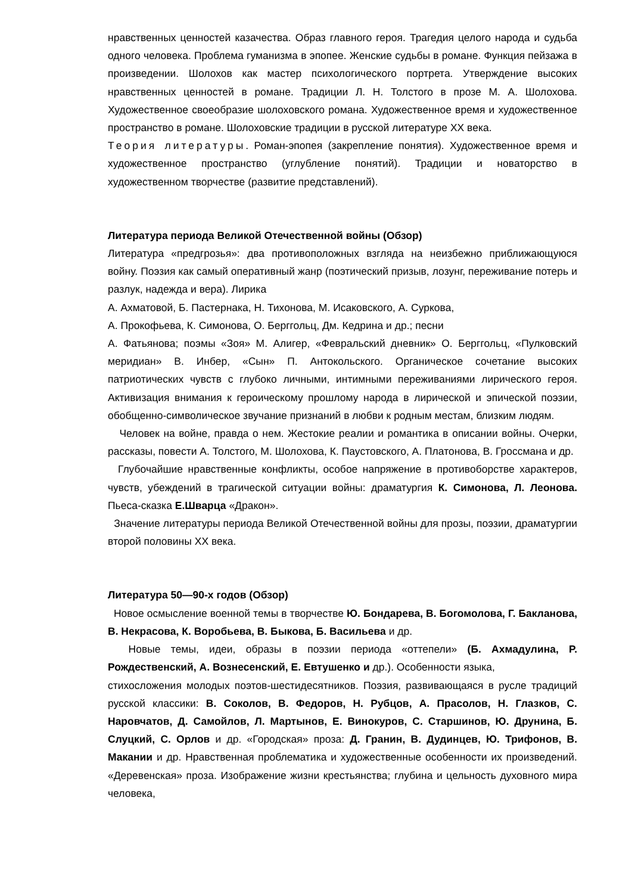нравственных ценностей казачества. Образ главного героя. Трагедия целого народа и судьба одного человека. Проблема гуманизма в эпопее. Женские судьбы в романе. Функция пейзажа в произведении. Шолохов как мастер психологического портрета. Утверждение высоких нравственных ценностей в романе. Традиции Л. Н. Толстого в прозе М. А. Шолохова. Художественное своеобразие шолоховского романа. Художественное время и художественное пространство в романе. Шолоховские традиции в русской литературе XX века.
Теория литературы. Роман-эпопея (закрепление понятия). Художественное время и художественное пространство (углубление понятий). Традиции и новаторство в художественном творчестве (развитие представлений).
Литература периода Великой Отечественной войны (Обзор)
Литература «предгрозья»: два противоположных взгляда на неизбежно приближающуюся войну. Поэзия как самый оперативный жанр (поэтический призыв, лозунг, переживание потерь и разлук, надежда и вера). Лирика
А. Ахматовой, Б. Пастернака, Н. Тихонова, М. Исаковского, А. Суркова,
А. Прокофьева, К. Симонова, О. Берггольц, Дм. Кедрина и др.; песни
А. Фатьянова; поэмы «Зоя» М. Алигер, «Февральский дневник» О. Берггольц, «Пулковский меридиан» В. Инбер, «Сын» П. Антокольского. Органическое сочетание высоких патриотических чувств с глубоко личными, интимными переживаниями лирического героя. Активизация внимания к героическому прошлому народа в лирической и эпической поэзии, обобщенно-символическое звучание признаний в любви к родным местам, близким людям.
Человек на войне, правда о нем. Жестокие реалии и романтика в описании войны. Очерки, рассказы, повести А. Толстого, М. Шолохова, К. Паустовского, А. Платонова, В. Гроссмана и др.
Глубочайшие нравственные конфликты, особое напряжение в противоборстве характеров, чувств, убеждений в трагической ситуации войны: драматургия К. Симонова, Л. Леонова. Пьеса-сказка Е.Шварца «Дракон».
Значение литературы периода Великой Отечественной войны для прозы, поэзии, драматургии второй половины XX века.
Литература 50—90-х годов (Обзор)
Новое осмысление военной темы в творчестве Ю. Бондарева, В. Богомолова, Г. Бакланова, В. Некрасова, К. Воробьева, В. Быкова, Б. Васильева и др.
Новые темы, идеи, образы в поэзии периода «оттепели» (Б. Ахмадулина, Р. Рождественский, А. Вознесенский, Е. Евтушенко и др.). Особенности языка,
стихосложения молодых поэтов-шестидесятников. Поэзия, развивающаяся в русле традиций русской классики: В. Соколов, В. Федоров, Н. Рубцов, А. Прасолов, Н. Глазков, С. Наровчатов, Д. Самойлов, Л. Мартынов, Е. Винокуров, С. Старшинов, Ю. Друнина, Б. Слуцкий, С. Орлов и др. «Городская» проза: Д. Гранин, В. Дудинцев, Ю. Трифонов, В. Макании и др. Нравственная проблематика и художественные особенности их произведений. «Деревенская» проза. Изображение жизни крестьянства; глубина и цельность духовного мира человека,